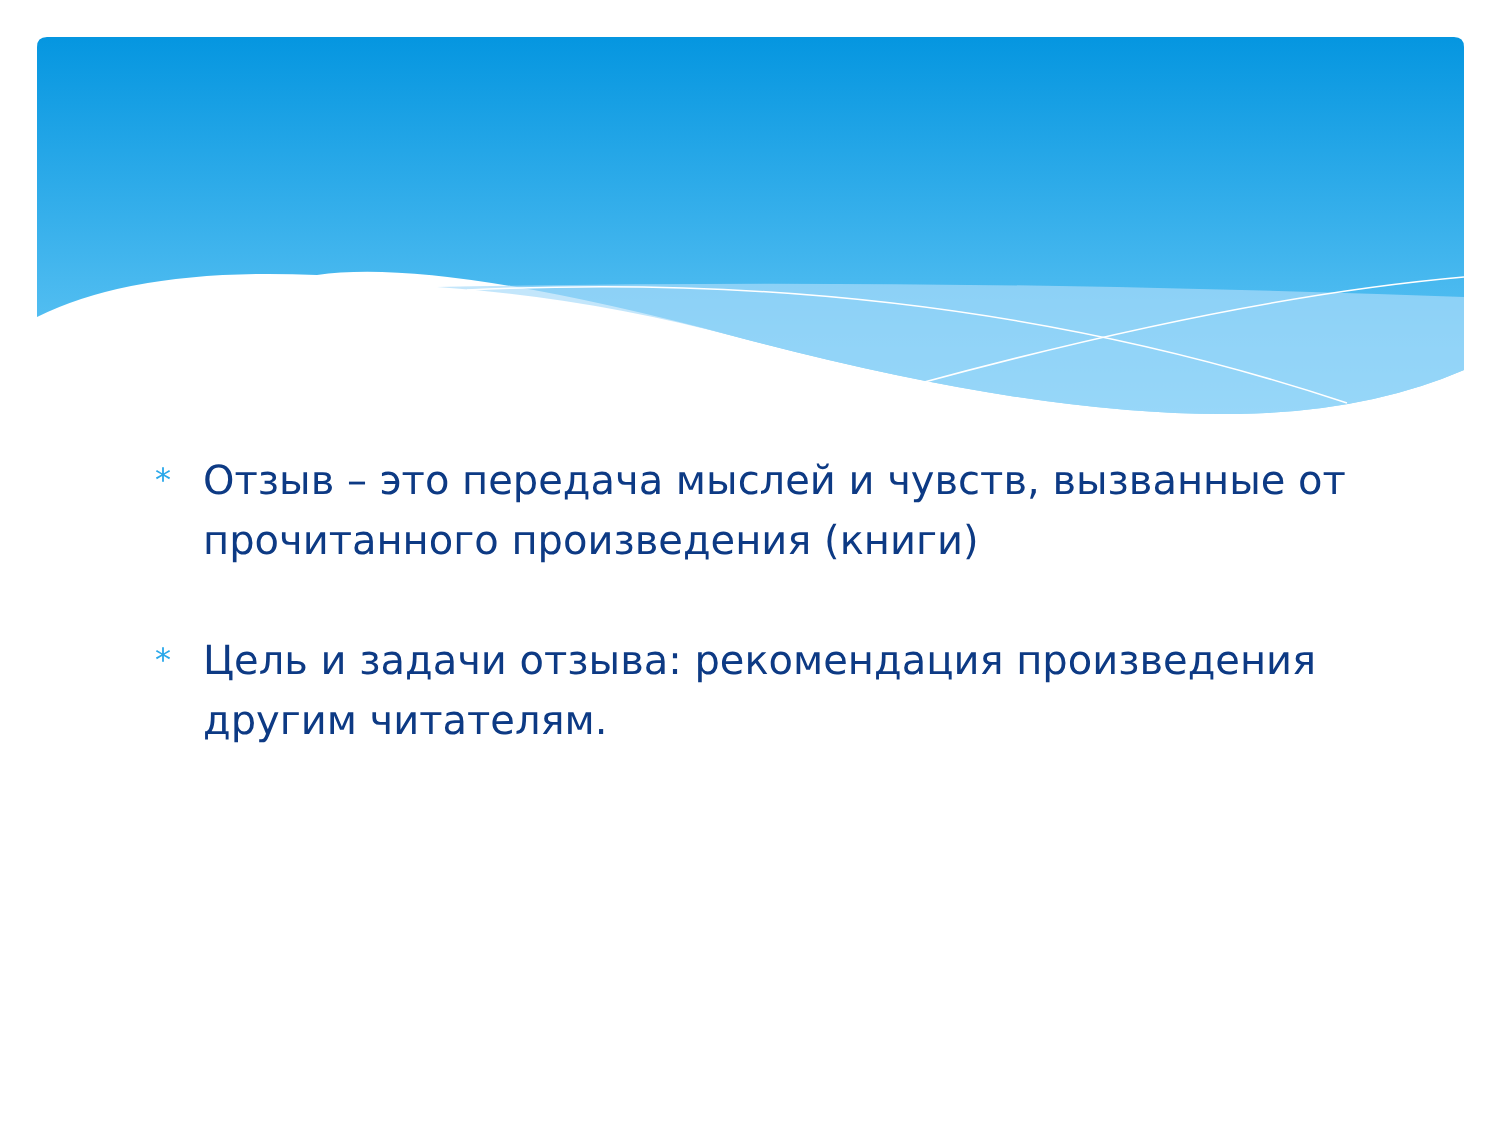* Отзыв – это передача мыслей и чувств, вызванные от прочитанного произведения (книги)
* Цель и задачи отзыва: рекомендация произведения другим читателям.